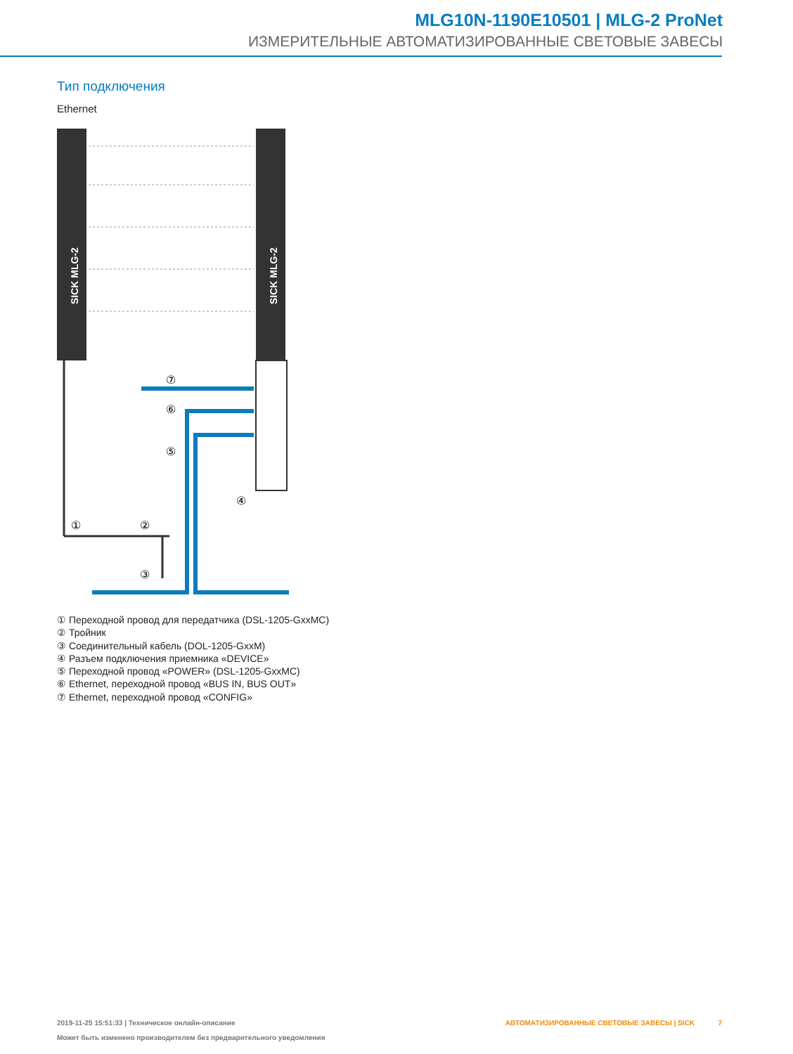MLG10N-1190E10501 | MLG-2 ProNet
ИЗМЕРИТЕЛЬНЫЕ АВТОМАТИЗИРОВАННЫЕ СВЕТОВЫЕ ЗАВЕСЫ
Тип подключения
Ethernet
SICK MLG-2
SICK MLG-2
⑦
⑥
⑤
④
①
②
③
① Переходной провод для передатчика (DSL-1205-GxxMC)
② Тройник
③ Соединительный кабель (DOL-1205-GxxM)
④ Разъем подключения приемника «DEVICE»
⑤ Переходной провод «POWER» (DSL-1205-GxxMC)
⑥ Ethernet, переходной провод «BUS IN, BUS OUT»
⑦ Ethernet, переходной провод «CONFIG»
2019-11-25 15:51:33 | Техническое онлайн-описание
Может быть изменено производителем без предварительного уведомления
АВТОМАТИЗИРОВАННЫЕ СВЕТОВЫЕ ЗАВЕСЫ | SICK 7